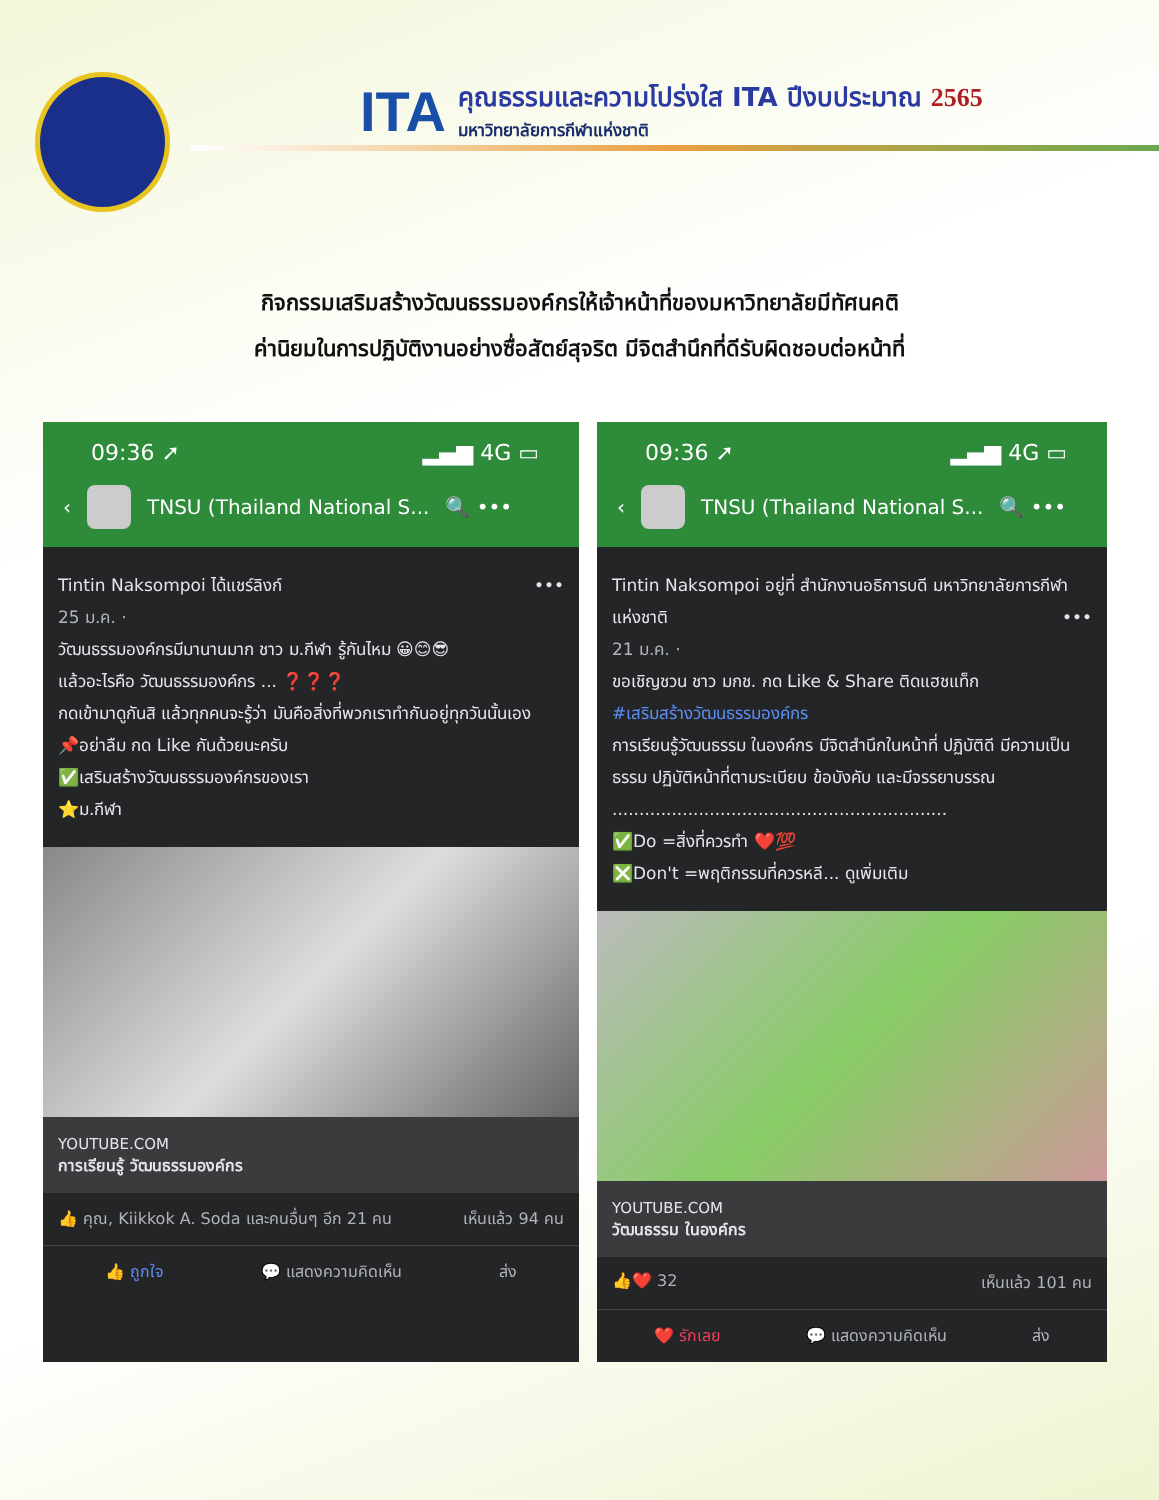ITA
คุณธรรมและความโปร่งใส ITA ปีงบประมาณ 2565
มหาวิทยาลัยการกีฬาแห่งชาติ
กิจกรรมเสริมสร้างวัฒนธรรมองค์กรให้เจ้าหน้าที่ของมหาวิทยาลัยมีทัศนคติ
ค่านิยมในการปฏิบัติงานอย่างซื่อสัตย์สุจริต มีจิตสำนึกที่ดีรับผิดชอบต่อหน้าที่
09:36 ➚ ▂▄▆ 4G ▭
‹ TNSU (Thailand National S... 🔍 •••
Tintin Naksompoi ได้แชร์ลิงก์ •••
25 ม.ค. ·
วัฒนธรรมองค์กรมีมานานมาก ชาว ม.กีฬา รู้กันไหม 😀😊😎
แล้วอะไรคือ วัฒนธรรมองค์กร ... ❓❓❓
กดเข้ามาดูกันสิ แล้วทุกคนจะรู้ว่า มันคือสิ่งที่พวกเราทำกันอยู่ทุกวันนั้นเอง
📌อย่าลืม กด Like กันด้วยนะครับ
✅เสริมสร้างวัฒนธรรมองค์กรของเรา
⭐ม.กีฬา
YOUTUBE.COM
การเรียนรู้ วัฒนธรรมองค์กร
👍 คุณ, Kiikkok A. Soda และคนอื่นๆ อีก 21 คน เห็นแล้ว 94 คน
👍 ถูกใจ 💬 แสดงความคิดเห็น ส่ง
09:36 ➚ ▂▄▆ 4G ▭
‹ TNSU (Thailand National S... 🔍 •••
Tintin Naksompoi อยู่ที่ สำนักงานอธิการบดี มหาวิทยาลัยการกีฬาแห่งชาติ •••
21 ม.ค. ·
ขอเชิญชวน ชาว มกช. กด Like & Share ติดแฮชแท็ก
#เสริมสร้างวัฒนธรรมองค์กร
การเรียนรู้วัฒนธรรม ในองค์กร มีจิตสำนึกในหน้าที่ ปฏิบัติดี มีความเป็นธรรม ปฏิบัติหน้าที่ตามระเบียบ ข้อบังคับ และมีจรรยาบรรณ
..............................................................
✅Do =สิ่งที่ควรทำ ❤️💯
❎Don't =พฤติกรรมที่ควรหลี... ดูเพิ่มเติม
YOUTUBE.COM
วัฒนธรรม ในองค์กร
👍❤️ 32 เห็นแล้ว 101 คน
❤️ รักเลย 💬 แสดงความคิดเห็น ส่ง